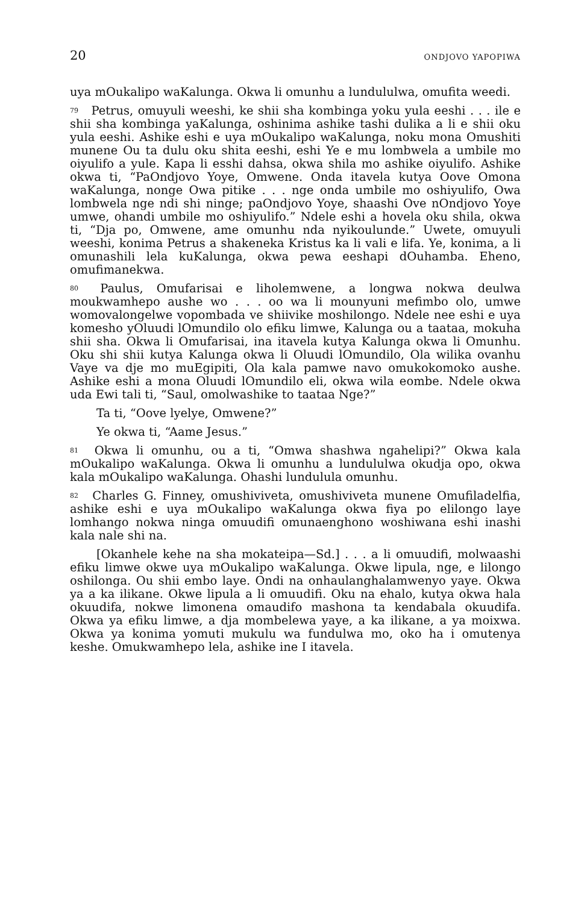20 ONDJOVO YAPOPIWA
uya mOukalipo waKalunga. Okwa li omunhu a lundululwa, omufita weedi.
<sup>79</sup> Petrus, omuyuli weeshi, ke shii sha kombinga yoku yula eeshi . . . ile e shii sha kombinga yaKalunga, oshinima ashike tashi dulika a li e shii oku yula eeshi. Ashike eshi e uya mOukalipo waKalunga, noku mona Omushiti munene Ou ta dulu oku shita eeshi, eshi Ye e mu lombwela a umbile mo oiyulifo a yule. Kapa li esshi dahsa, okwa shila mo ashike oiyulifo. Ashike okwa ti, “PaOndjovo Yoye, Omwene. Onda itavela kutya Oove Omona waKalunga, nonge Owa pitike . . . nge onda umbile mo oshiyulifo, Owa lombwela nge ndi shi ninge; paOndjovo Yoye, shaashi Ove nOndjovo Yoye umwe, ohandi umbile mo oshiyulifo.” Ndele eshi a hovela oku shila, okwa ti, “Dja po, Omwene, ame omunhu nda nyikoulunde.” Uwete, omuyuli weeshi, konima Petrus a shakeneka Kristus ka li vali e lifa. Ye, konima, a li omunashili lela kuKalunga, okwa pewa eeshapi dOuhamba. Eheno, omufimanekwa.
<sup>80</sup> Paulus, Omufarisai e liholemwene, a longwa nokwa deulwa moukwamhepo aushe wo . . . oo wa li mounyuni mefimbo olo, umwe womovalongelwe vopombada ve shiivike moshilongo. Ndele nee eshi e uya komesho yOluudi lOmundilo olo efiku limwe, Kalunga ou a taataa, mokuha shii sha. Okwa li Omufarisai, ina itavela kutya Kalunga okwa li Omunhu. Oku shi shii kutya Kalunga okwa li Oluudi lOmundilo, Ola wilika ovanhu Vaye va dje mo muEgipiti, Ola kala pamwe navo omukokomoko aushe. Ashike eshi a mona Oluudi lOmundilo eli, okwa wila eombe. Ndele okwa uda Ewi tali ti, “Saul, omolwashike to taataa Nge?”
Ta ti, “Oove lyelye, Omwene?”
Ye okwa ti, “Aame Jesus.”
<sup>81</sup> Okwa li omunhu, ou a ti, “Omwa shashwa ngahelipi?” Okwa kala mOukalipo waKalunga. Okwa li omunhu a lundululwa okudja opo, okwa kala mOukalipo waKalunga. Ohashi lundulula omunhu.
<sup>82</sup> Charles G. Finney, omushiviveta, omushiviveta munene Omufiladelfia, ashike eshi e uya mOukalipo waKalunga okwa fiya po elilongo laye lomhango nokwa ninga omuudifi omunaenghono woshiwana eshi inashi kala nale shi na.
[Okanhele kehe na sha mokateipa—Sd.] . . . a li omuudifi, molwaashi efiku limwe okwe uya mOukalipo waKalunga. Okwe lipula, nge, e lilongo oshilonga. Ou shii embo laye. Ondi na onhaulanghalamwenyo yaye. Okwa ya a ka ilikane. Okwe lipula a li omuudifi. Oku na ehalo, kutya okwa hala okuudifa, nokwe limonena omaudifo mashona ta kendabala okuudifa. Okwa ya efiku limwe, a dja mombelewa yaye, a ka ilikane, a ya moixwa. Okwa ya konima yomuti mukulu wa fundulwa mo, oko ha i omutenya keshe. Omukwamhepo lela, ashike ine I itavela.